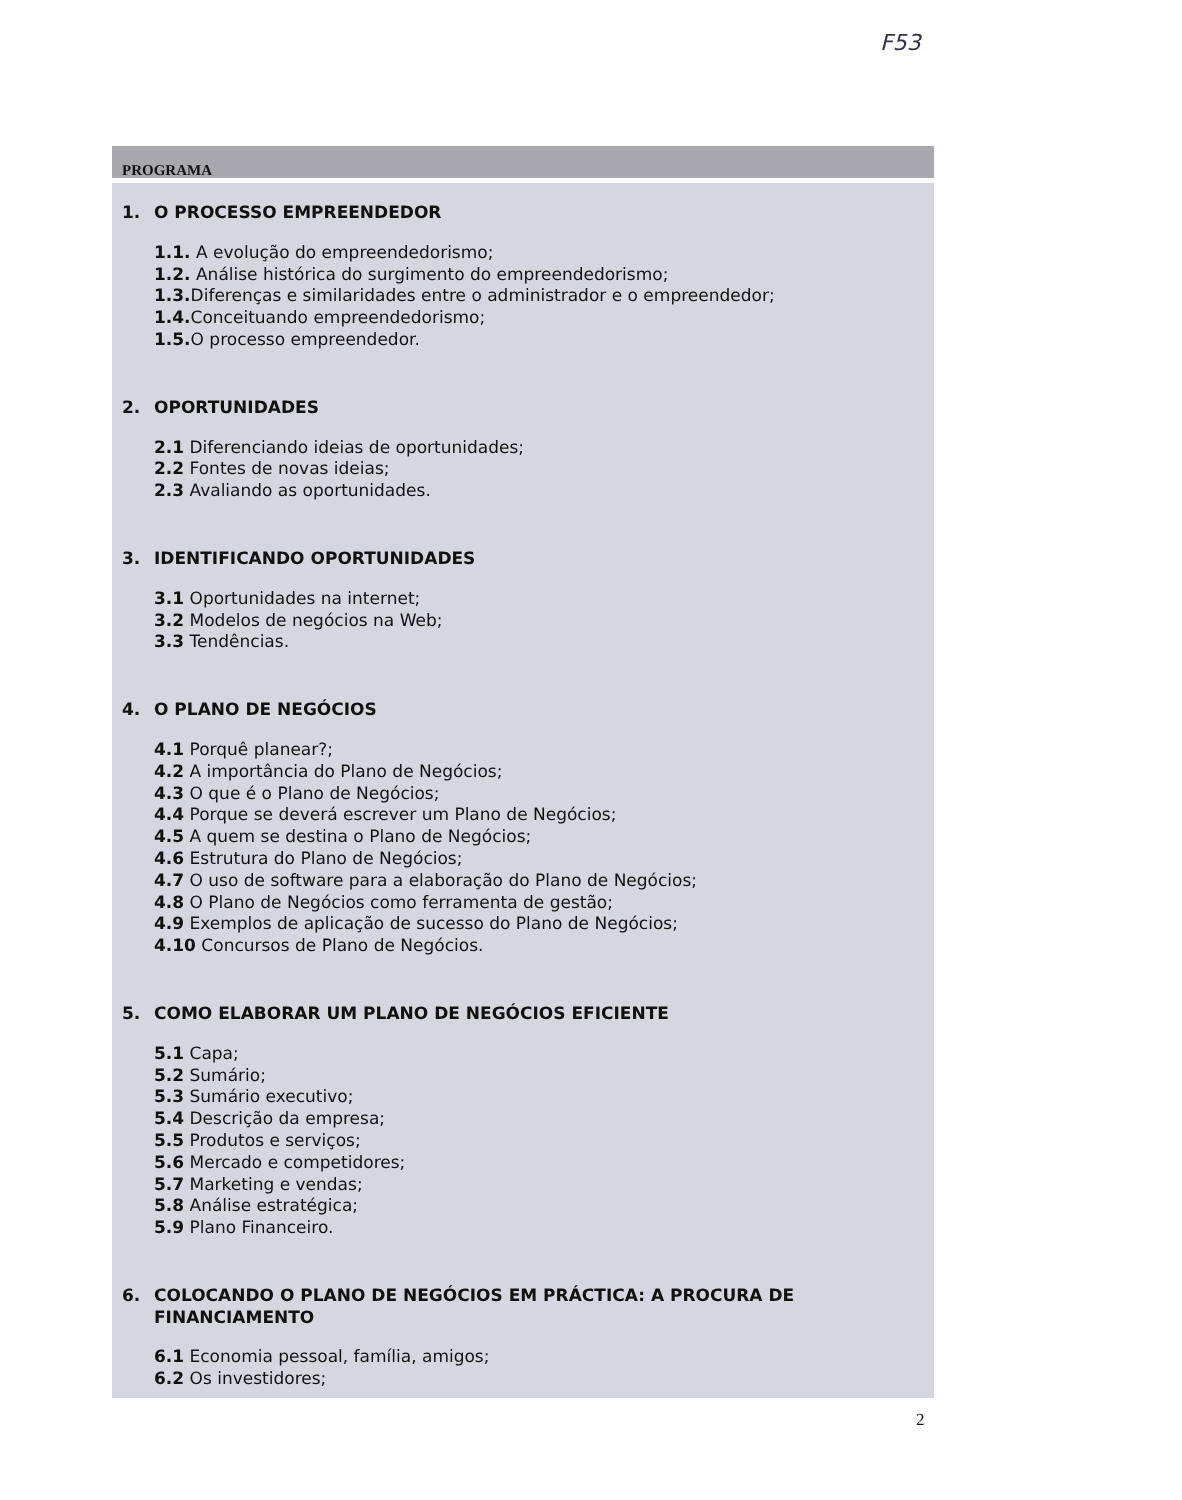F53
PROGRAMA
1. O PROCESSO EMPREENDEDOR
1.1. A evolução do empreendedorismo;
1.2. Análise histórica do surgimento do empreendedorismo;
1.3. Diferenças e similaridades entre o administrador e o empreendedor;
1.4. Conceituando empreendedorismo;
1.5. O processo empreendedor.
2. OPORTUNIDADES
2.1 Diferenciando ideias de oportunidades;
2.2 Fontes de novas ideias;
2.3 Avaliando as oportunidades.
3. IDENTIFICANDO OPORTUNIDADES
3.1 Oportunidades na internet;
3.2 Modelos de negócios na Web;
3.3 Tendências.
4. O PLANO DE NEGÓCIOS
4.1 Porquê planear?;
4.2 A importância do Plano de Negócios;
4.3 O que é o Plano de Negócios;
4.4 Porque se deverá escrever um Plano de Negócios;
4.5 A quem se destina o Plano de Negócios;
4.6 Estrutura do Plano de Negócios;
4.7 O uso de software para a elaboração do Plano de Negócios;
4.8 O Plano de Negócios como ferramenta de gestão;
4.9 Exemplos de aplicação de sucesso do Plano de Negócios;
4.10 Concursos de Plano de Negócios.
5. COMO ELABORAR UM PLANO DE NEGÓCIOS EFICIENTE
5.1 Capa;
5.2 Sumário;
5.3 Sumário executivo;
5.4 Descrição da empresa;
5.5 Produtos e serviços;
5.6 Mercado e competidores;
5.7 Marketing e vendas;
5.8 Análise estratégica;
5.9 Plano Financeiro.
6. COLOCANDO O PLANO DE NEGÓCIOS EM PRÁCTICA: A PROCURA DE FINANCIAMENTO
6.1 Economia pessoal, família, amigos;
6.2 Os investidores;
2